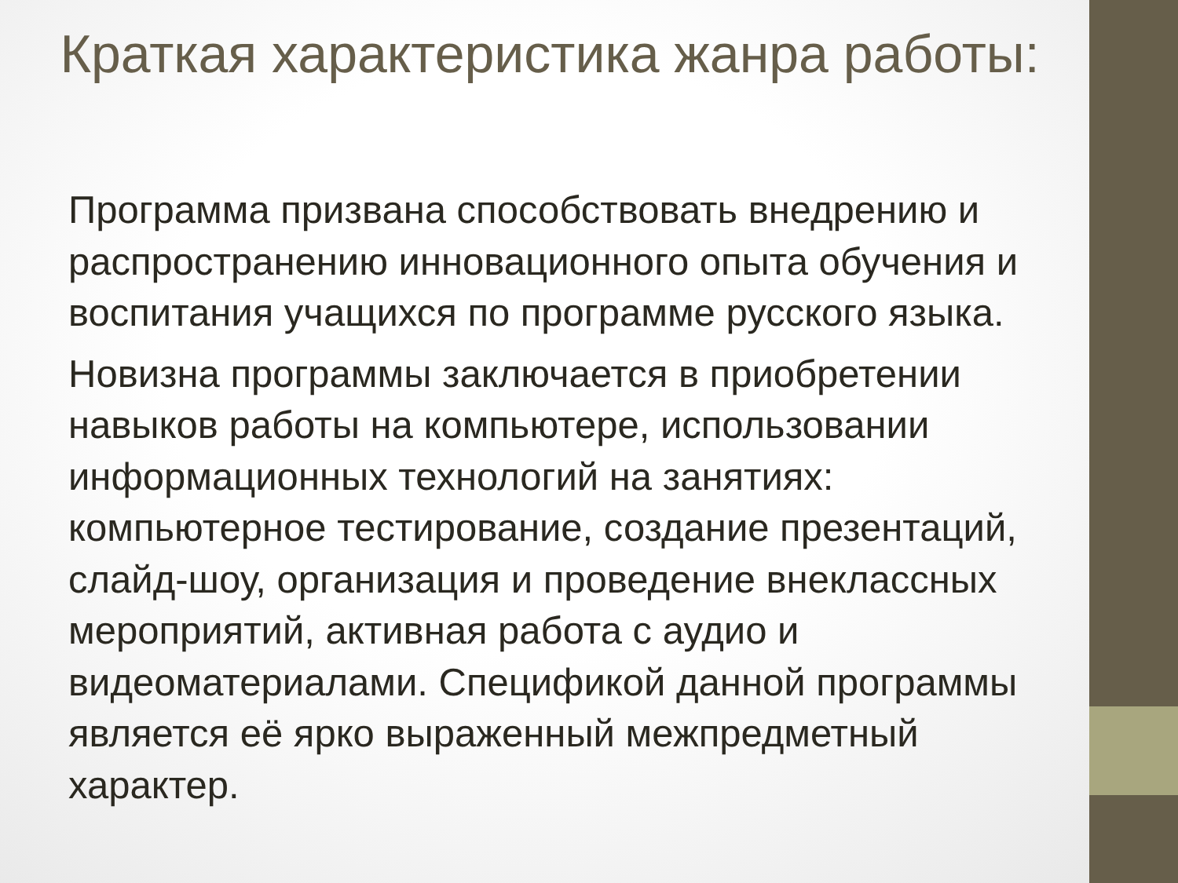Краткая характеристика жанра работы:
Программа призвана способствовать внедрению и распространению инновационного опыта обучения и воспитания учащихся по программе русского языка.
Новизна программы заключается в приобретении навыков работы на компьютере, использовании информационных технологий на занятиях: компьютерное тестирование, создание презентаций, слайд-шоу, организация и проведение внеклассных мероприятий, активная работа с аудио и видеоматериалами. Спецификой данной программы является её ярко выраженный межпредметный характер.